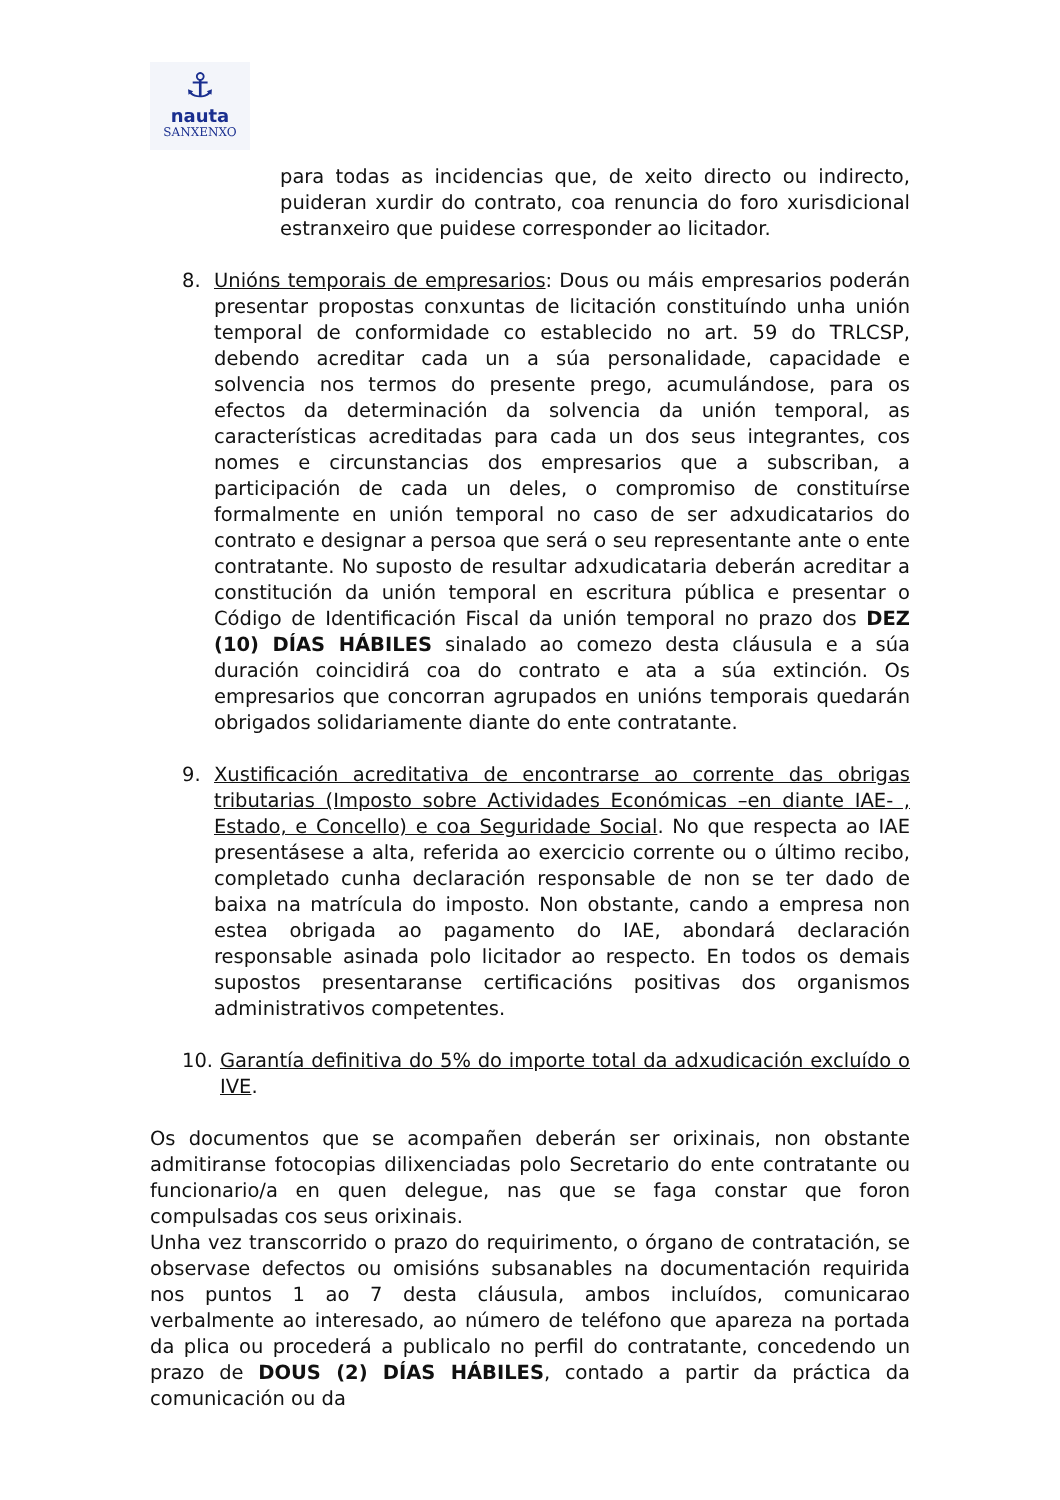⚓
nauta
SANXENXO
para todas as incidencias que, de xeito directo ou indirecto, puideran xurdir do contrato, coa renuncia do foro xurisdicional estranxeiro que puidese corresponder ao licitador.
8. Unións temporais de empresarios: Dous ou máis empresarios poderán presentar propostas conxuntas de licitación constituíndo unha unión temporal de conformidade co establecido no art. 59 do TRLCSP, debendo acreditar cada un a súa personalidade, capacidade e solvencia nos termos do presente prego, acumulándose, para os efectos da determinación da solvencia da unión temporal, as características acreditadas para cada un dos seus integrantes, cos nomes e circunstancias dos empresarios que a subscriban, a participación de cada un deles, o compromiso de constituírse formalmente en unión temporal no caso de ser adxudicatarios do contrato e designar a persoa que será o seu representante ante o ente contratante. No suposto de resultar adxudicataria deberán acreditar a constitución da unión temporal en escritura pública e presentar o Código de Identificación Fiscal da unión temporal no prazo dos DEZ (10) DÍAS HÁBILES sinalado ao comezo desta cláusula e a súa duración coincidirá coa do contrato e ata a súa extinción. Os empresarios que concorran agrupados en unións temporais quedarán obrigados solidariamente diante do ente contratante.
9. Xustificación acreditativa de encontrarse ao corrente das obrigas tributarias (Imposto sobre Actividades Económicas –en diante IAE- , Estado, e Concello) e coa Seguridade Social. No que respecta ao IAE presentásese a alta, referida ao exercicio corrente ou o último recibo, completado cunha declaración responsable de non se ter dado de baixa na matrícula do imposto. Non obstante, cando a empresa non estea obrigada ao pagamento do IAE, abondará declaración responsable asinada polo licitador ao respecto. En todos os demais supostos presentaranse certificacións positivas dos organismos administrativos competentes.
10. Garantía definitiva do 5% do importe total da adxudicación excluído o IVE.
Os documentos que se acompañen deberán ser orixinais, non obstante admitiranse fotocopias dilixenciadas polo Secretario do ente contratante ou funcionario/a en quen delegue, nas que se faga constar que foron compulsadas cos seus orixinais.
Unha vez transcorrido o prazo do requirimento, o órgano de contratación, se observase defectos ou omisións subsanables na documentación requirida nos puntos 1 ao 7 desta cláusula, ambos incluídos, comunicarao verbalmente ao interesado, ao número de teléfono que apareza na portada da plica ou procederá a publicalo no perfil do contratante, concedendo un prazo de DOUS (2) DÍAS HÁBILES, contado a partir da práctica da comunicación ou da